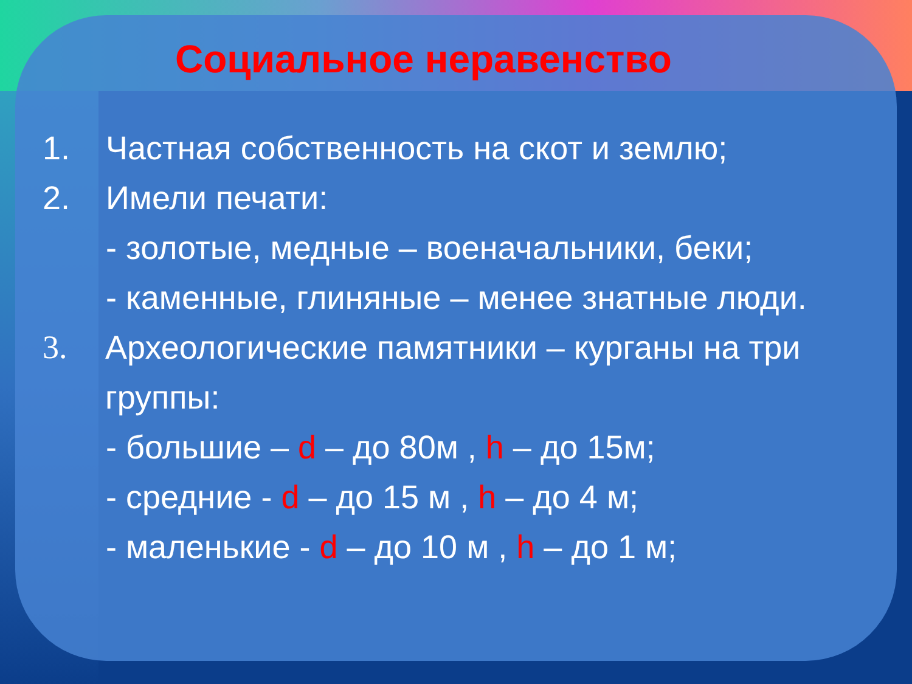Социальное неравенство
1. Частная собственность на скот и землю;
2. Имели печати:
- золотые, медные – военачальники, беки;
- каменные, глиняные – менее знатные люди.
3. Археологические памятники – курганы на три группы:
- большие – d – до 80м , h – до 15м;
- средние - d – до 15 м , h – до 4 м;
- маленькие - d – до 10 м , h – до 1 м;